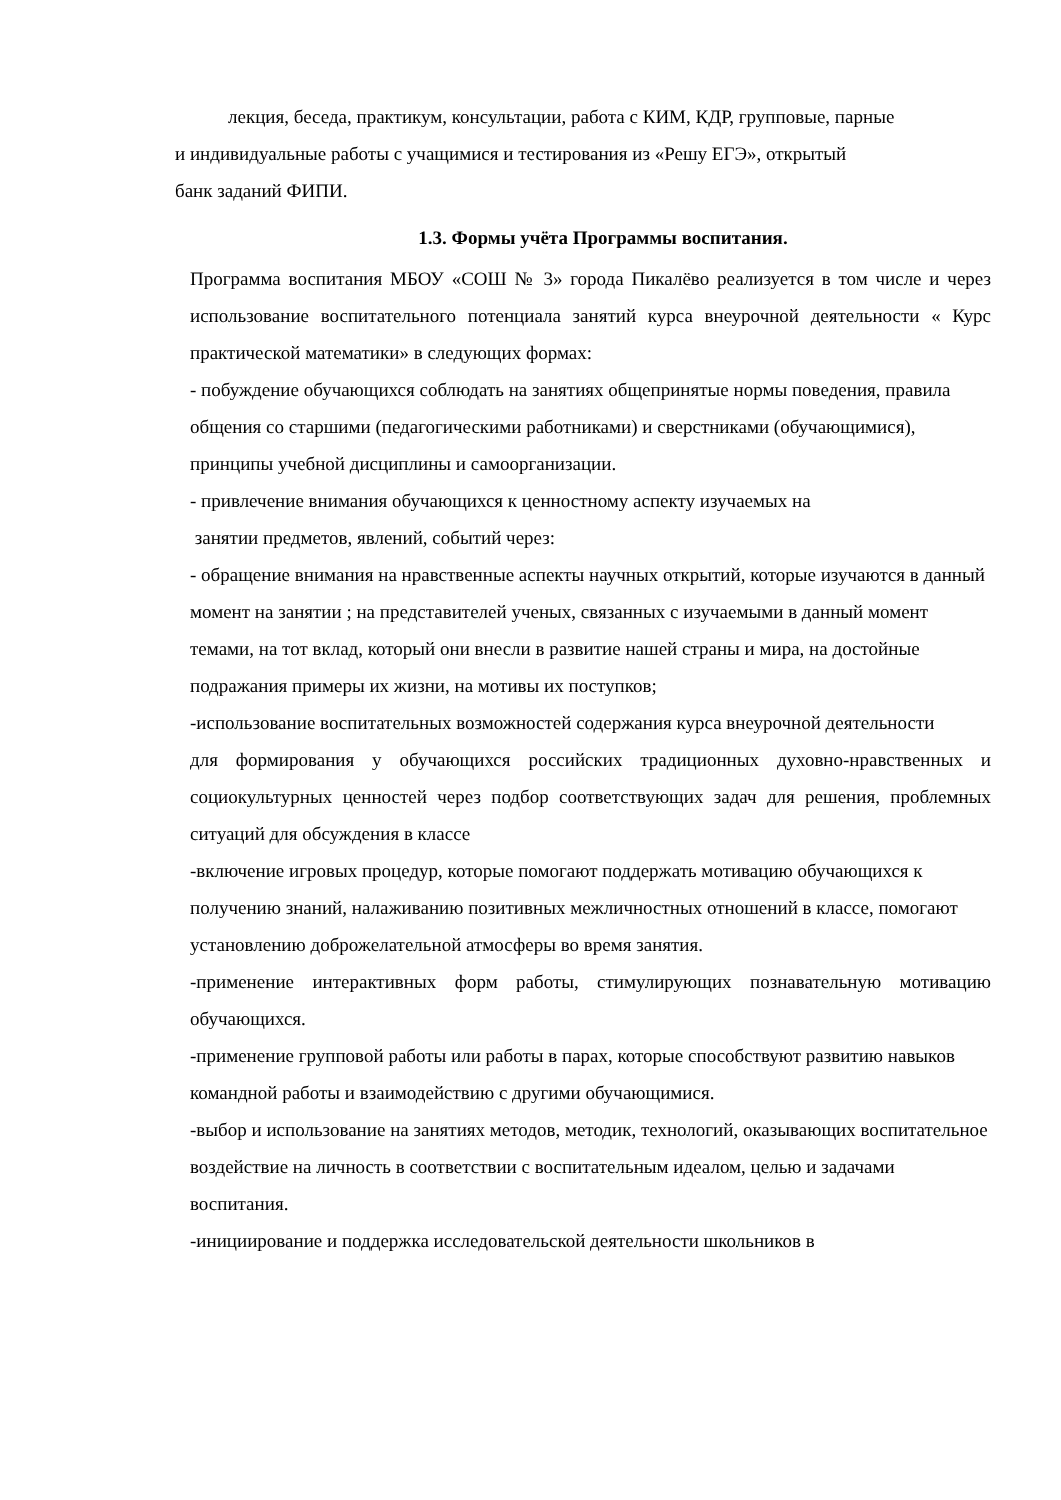лекция, беседа, практикум, консультации, работа с КИМ, КДР, групповые, парные
и индивидуальные работы с учащимися и тестирования из «Решу ЕГЭ», открытый
банк заданий ФИПИ.
1.3. Формы учёта Программы воспитания.
Программа воспитания МБОУ «СОШ № 3» города Пикалёво реализуется в том числе и через использование воспитательного потенциала занятий курса внеурочной деятельности « Курс практической математики» в следующих формах:
- побуждение обучающихся соблюдать на занятиях общепринятые нормы поведения, правила общения со старшими (педагогическими работниками) и сверстниками (обучающимися), принципы учебной дисциплины и самоорганизации.
- привлечение внимания обучающихся к ценностному аспекту изучаемых на
занятии предметов, явлений, событий через:
- обращение внимания на нравственные аспекты научных открытий, которые изучаются в данный момент на занятии ; на представителей ученых, связанных с изучаемыми в данный момент темами, на тот вклад, который они внесли в развитие нашей страны и мира, на достойные подражания примеры их жизни, на мотивы их поступков;
-использование воспитательных возможностей содержания курса внеурочной деятельности
для формирования у обучающихся российских традиционных духовно-нравственных и социокультурных ценностей через подбор соответствующих задач для решения, проблемных ситуаций для обсуждения в классе
-включение игровых процедур, которые помогают поддержать мотивацию обучающихся к получению знаний, налаживанию позитивных межличностных отношений в классе, помогают установлению доброжелательной атмосферы во время занятия.
-применение интерактивных форм работы, стимулирующих познавательную мотивацию обучающихся.
-применение групповой работы или работы в парах, которые способствуют развитию навыков командной работы и взаимодействию с другими обучающимися.
-выбор и использование на занятиях методов, методик, технологий, оказывающих воспитательное воздействие на личность в соответствии с воспитательным идеалом, целью и задачами воспитания.
-инициирование и поддержка исследовательской деятельности школьников в